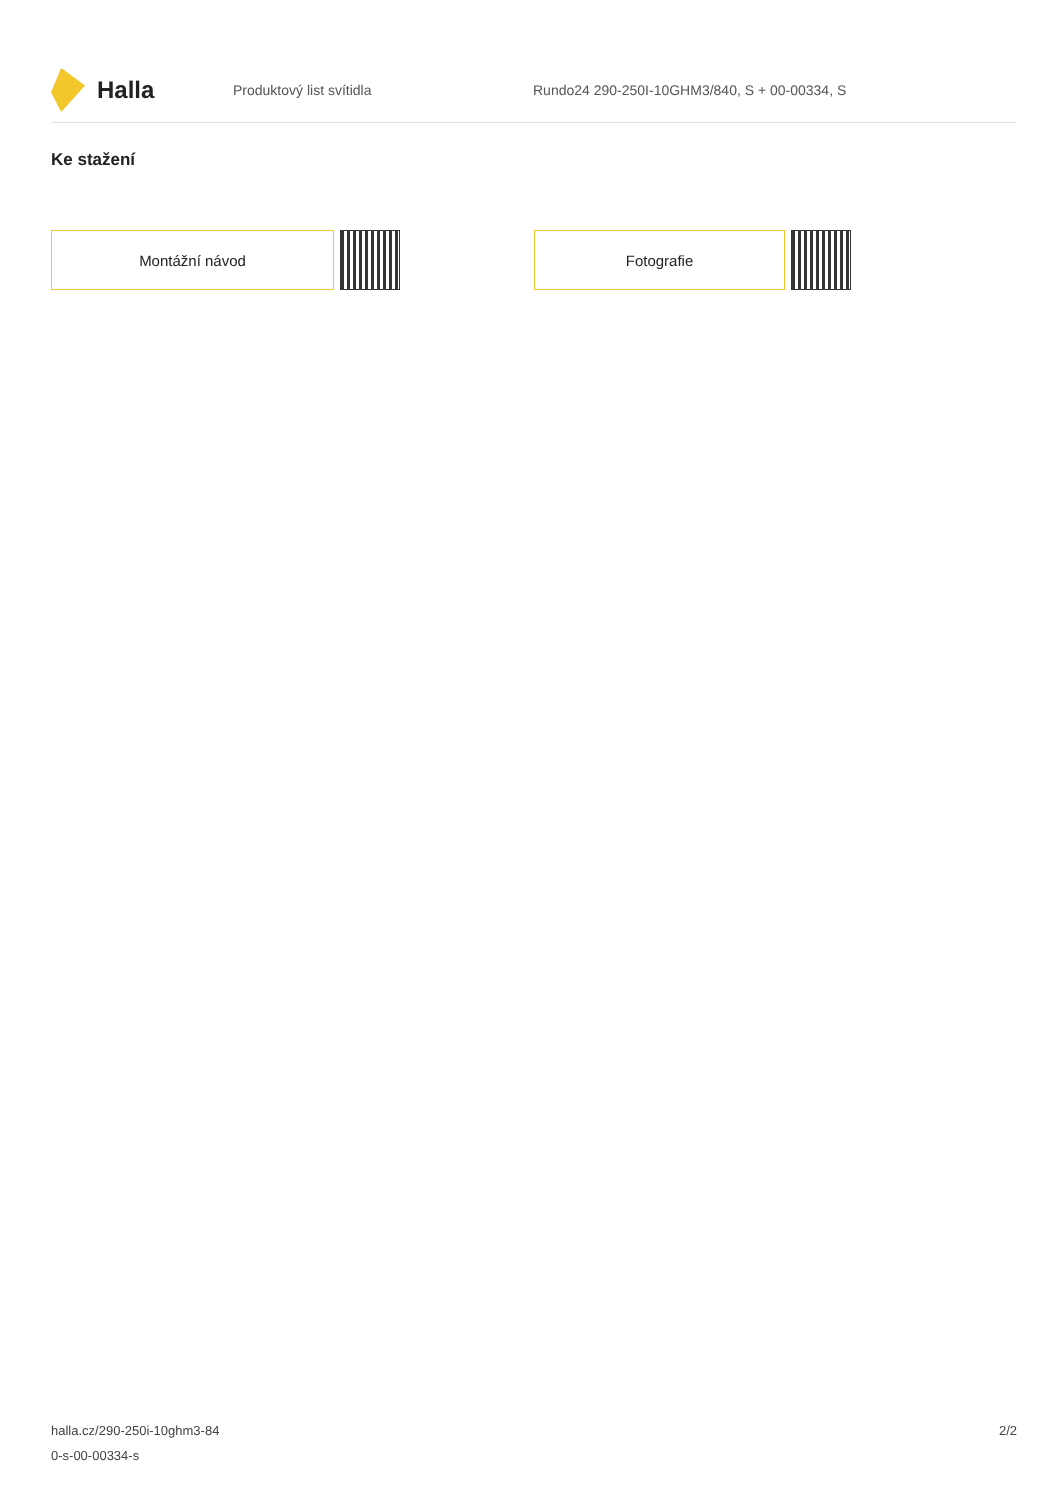Halla
Produktový list svítidla
Rundo24 290-250I-10GHM3/840, S + 00-00334, S
Ke stažení
Montážní návod Fotografie
halla.cz/290-250i-10ghm3-84
0-s-00-00334-s
2/2